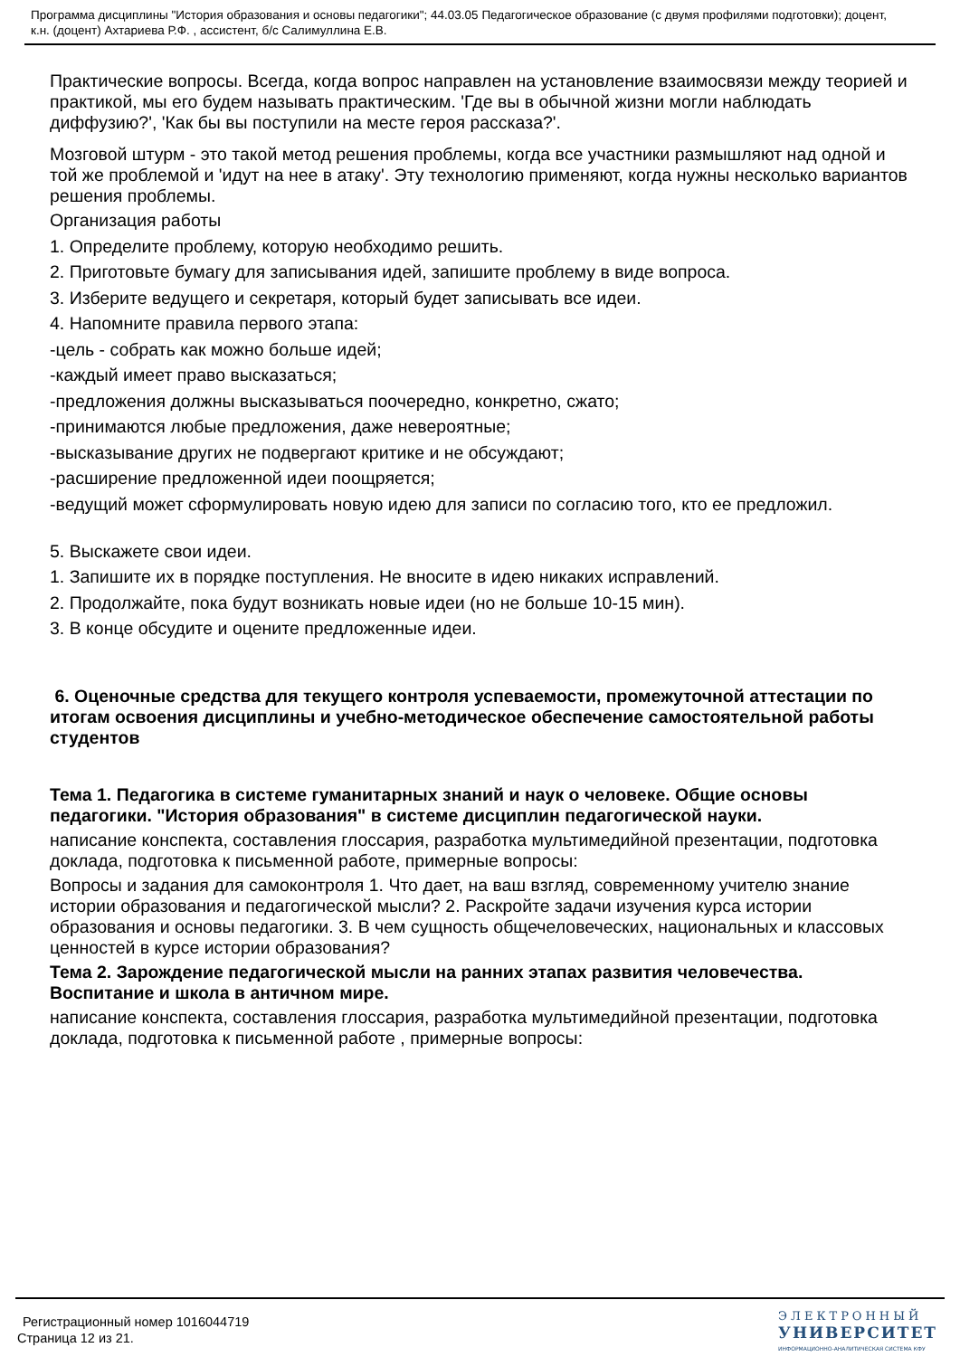Программа дисциплины "История образования и основы педагогики"; 44.03.05 Педагогическое образование (с двумя профилями подготовки); доцент, к.н. (доцент) Ахтариева Р.Ф. , ассистент, б/с Салимуллина Е.В.
Практические вопросы. Всегда, когда вопрос направлен на установление взаимосвязи между теорией и практикой, мы его будем называть практическим. 'Где вы в обычной жизни могли наблюдать диффузию?', 'Как бы вы поступили на месте героя рассказа?'.
Мозговой штурм - это такой метод решения проблемы, когда все участники размышляют над одной и той же проблемой и 'идут на нее в атаку'. Эту технологию применяют, когда нужны несколько вариантов решения проблемы.
Организация работы
1. Определите проблему, которую необходимо решить.
2. Приготовьте бумагу для записывания идей, запишите проблему в виде вопроса.
3. Изберите ведущего и секретаря, который будет записывать все идеи.
4. Напомните правила первого этапа:
-цель - собрать как можно больше идей;
-каждый имеет право высказаться;
-предложения должны высказываться поочередно, конкретно, сжато;
-принимаются любые предложения, даже невероятные;
-высказывание других не подвергают критике и не обсуждают;
-расширение предложенной идеи поощряется;
-ведущий может сформулировать новую идею для записи по согласию того, кто ее предложил.
5. Выскажете свои идеи.
1. Запишите их в порядке поступления. Не вносите в идею никаких исправлений.
2. Продолжайте, пока будут возникать новые идеи (но не больше 10-15 мин).
3. В конце обсудите и оцените предложенные идеи.
6. Оценочные средства для текущего контроля успеваемости, промежуточной аттестации по итогам освоения дисциплины и учебно-методическое обеспечение самостоятельной работы студентов
Тема 1. Педагогика в системе гуманитарных знаний и наук о человеке. Общие основы педагогики. "История образования" в системе дисциплин педагогической науки.
написание конспекта, составления глоссария, разработка мультимедийной презентации, подготовка доклада, подготовка к письменной работе, примерные вопросы:
Вопросы и задания для самоконтроля 1. Что дает, на ваш взгляд, современному учителю знание истории образования и педагогической мысли? 2. Раскройте задачи изучения курса истории образования и основы педагогики. 3. В чем сущность общечеловеческих, национальных и классовых ценностей в курсе истории образования?
Тема 2. Зарождение педагогической мысли на ранних этапах развития человечества. Воспитание и школа в античном мире.
написание конспекта, составления глоссария, разработка мультимедийной презентации, подготовка доклада, подготовка к письменной работе , примерные вопросы:
Регистрационный номер 1016044719
Страница 12 из 21.
ЭЛЕКТРОННЫЙ
УНИВЕРСИТЕТ
ИНФОРМАЦИОННО-АНАЛИТИЧЕСКАЯ СИСТЕМА КФУ